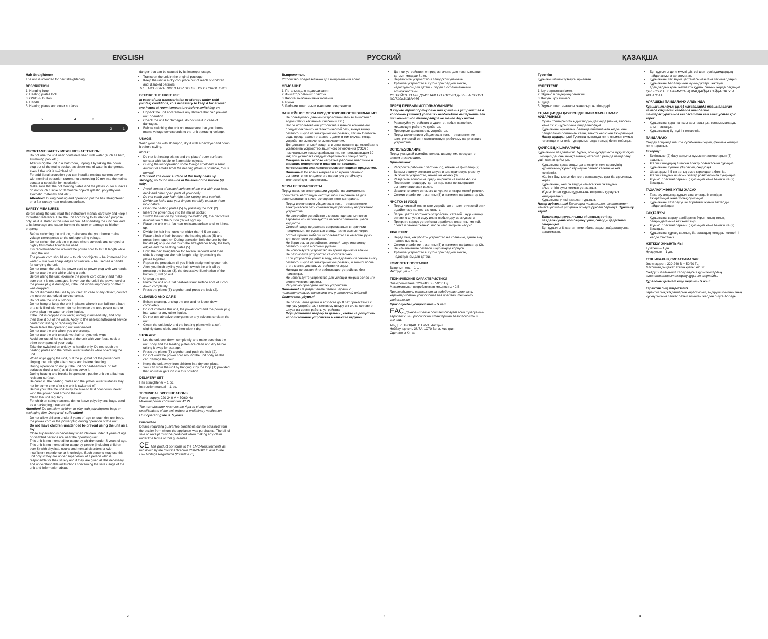ENGLISH
Hair Straightener
The unit is intended for hair straightening.
DESCRIPTION
1. Hanging loop
2. Heating plates lock
3. ON/OFF button
4. Handle
5. Heating plates and outer surfaces
5
4
3
2
1
IMPORTANT SAFETY MEASURES ATTENTION!
Do not use the unit near containers filled with water (such as bath, swimming pool etc.).
After using the unit in a bathroom, unplug it by taking the power plug out of the mains socket, as closeness of water is dangerous, even if the unit is switched off.
For additional protection you can install a residual current device with nominal operation current not exceeding 30 mA into the mains; contact a specialist for installation.
Make sure that the hot heating plates and the plates' outer surfaces do not touch fusible or flammable objects (plastic, polyethylene, synthetic materials and etc.).
Attention! During heating and operation put the hair straightener on a flat steady heat-resistant surface.
SAFETY MEASURES
Before using the unit, read this instruction manual carefully and keep it for further reference. Use the unit according to its intended purpose only, as it is stated in this user manual. Mishandling the unit can lead to its breakage and cause harm to the user or damage to his/her property.
Before switching the unit on, make sure that your home mains voltage corresponds to the unit operating voltage.
Do not switch the unit on in places where aerosols are sprayed or highly flammable liquids are used.
It is recommended to unwind the power cord to its full length while using the unit.
The power cord should not: – touch hot objects, – be immersed into water, – run over sharp edges of furniture, – be used as a handle for carrying the unit.
Do not touch the unit, the power cord or power plug with wet hands.
Do not use the unit while taking a bath.
Before using the unit, examine the power cord closely and make sure that it is not damaged. Never use the unit if the power cord or the power plug is damaged, if the unit works improperly or after it was dropped.
Do not dismantle the unit by yourself. In case of any defect, contact the nearest authorized service center.
Do not use the unit outdoors.
Do not hang or keep the unit in places where it can fall into a bath or a sink filled with water; do not immerse the unit, power cord or power plug into water or other liquids.
If the unit is dropped into water, unplug it immediately, and only then take it out of the water. Apply to the nearest authorized service center for testing or repairing the unit.
Never leave the operating unit unattended.
Do not use the unit when you are drowsy.
Do not use the unit to style wet hair or synthetic wigs.
Avoid contact of hot surfaces of the unit with your face, neck or other open parts of your body.
Take the switched on unit by its handle only. Do not touch the heating plates and the plates' outer surfaces while operating the unit.
When unplugging the unit, pull the plug but not the power cord.
Unplug the unit right after usage and before cleaning.
During operation do not put the unit on heat-sensitive or soft surfaces (bed or sofa) and do not cover it.
During heating and breaks in operation, put the unit on a flat heat-resistant surface.
Be careful! The heating plates and the plates' outer surfaces stay hot for some time after the unit is switched off.
Before you take the unit away, be sure to let it cool down, never wind the power cord around the unit.
Clean the unit regularly.
For children safety reasons, do not leave polyethylene bags, used as a packaging, unattended.
Attention! Do not allow children to play with polyethylene bags or packaging film. Danger of suffocation!
Do not allow children under 8 years of age to touch the unit body, the power cord or the power plug during operation of the unit.
Do not leave children unattended to prevent using the unit as a toy.
Close supervision is necessary when children under 8 years of age or disabled persons are near the operating unit.
This unit is not intended for usage by children under 8 years of age.
This unit is not intended for usage by people (including children over 8) with physical, neural and mental disorders or with insufficient experience or knowledge. Such persons may use this unit only if they are under supervision of a person who is responsible for their safety and if they are given all the necessary and understandable instructions concerning the safe usage of the unit and information about
danger that can be caused by its improper usage.
Transport the unit in the original package.
Keep the unit in a dry cool place out of reach of children and disabled persons.
THE UNIT IS INTENDED FOR HOUSEHOLD USAGE ONLY
BEFORE THE FIRST USE
In case of unit transportation or storage under cold (winter) conditions, it is necessary to keep it for at least two hours at room temperature before switching on.
Unpack the unit and remove any stickers that can prevent unit operation.
Check the unit for damages, do not use it in case of damages.
Before switching the unit on, make sure that your home mains voltage corresponds to the unit operating voltage.
USAGE
Wash your hair with shampoo, dry it with a hairdryer and comb it before styling.
Notes:
Do not let heating plates and the plates' outer surfaces contact with fusible or flammable objects.
During the first operation some foreign smell and a small amount of smoke from the heating plates is possible, this is normal.
Attention! The outer surface of the body heats up strongly, so touch the unit in the area of the handle (4) only.
Avoid contact of heated surfaces of the unit with your face, neck and other open parts of your body.
Do not comb your hair right after styling, let it cool off. Divide the locks with your fingers carefully to make them look natural.
Open the heating plates (5) by pressing the lock (2).
Insert the power plug into the mains socket.
Switch the unit on by pressing the button (3), the decorative illumination of the button (3) will light up.
Place the unit on a flat heat-resistant surface and let it heat up.
Divide the hair into locks not wider than 4-5 cm each.
Place a lock of hair between the heating plates (5) and press them together. During operation hold the unit by the handle (4) only, do not touch the straightener body, the body edges and the heating plates (5).
Hold the hair straightener for several seconds and then slide it throughout the hair length, slightly pressing the plates together.
Repeat the procedure till you finish straightening your hair.
After you finish styling your hair, switch the unit off by pressing the button (3), the decorative illumination of the button (3) will go out.
Unplug the unit.
Place the unit on a flat heat-resistant surface and let it cool down completely.
Press the plates (5) together and press the lock (2).
CLEANING AND CARE
Before cleaning, unplug the unit and let it cool down completely.
Do not immerse the unit, the power cord and the power plug into water or any other liquids.
Do not use abrasive detergents or any solvents to clean the unit.
Clean the unit body and the heating plates with a soft slightly damp cloth, and then wipe it dry.
STORAGE
Let the unit cool down completely and make sure that the unit body and the heating plates are clean and dry before taking it away for storage.
Press the plates (5) together and push the lock (2).
Do not wind the power cord around the unit body as this can damage the cord.
Keep the unit away from children in a dry cool place.
You can store the unit by hanging it by the loop (1) provided that no water gets on it in this position.
DELIVERY SET
Hair straightener – 1 pc.
Instruction manual – 1 pc.
TECHNICAL SPECIFICATIONS
Power supply: 220-240 V ~ 50/60 Hz
Maximal power consumption: 42 W
The manufacturer reserves the right to change the specifications of the unit without a preliminary notification.
Unit operating life is 5 years
Guarantee
Details regarding guarantee conditions can be obtained from the dealer from whom the appliance was purchased. The bill of sale or receipt must be produced when making any claim under the terms of this guarantee.
CE This product conforms to the EMC-Requirements as laid down by the Council Directive 2004/108/EC and to the Low Voltage Regulation (2006/95/EC)
2
РУССКИЙ
Выпрямитель
Устройство предназначено для выпрямления волос.
ОПИСАНИЕ
1. Петелька для подвешивания
2. Фиксатор рабочих пластин
3. Кнопка включения/выключения
4. Ручка
5. Рабочие пластины и внешние поверхности
ВАЖНЕЙШИЕ МЕРЫ ПРЕДОСТОРОЖНОСТИ ВНИМАНИЕ!
Не пользуйтесь данным устройством вблизи ёмкостей с водой (таких как ванна, бассейн и т.п.).
После использования устройства в ванной комнате его следует отключить от электрической сети, вынув вилку сетевого шнура из электрической розетки, так как близость воды представляет опасность даже в том случае, когда устройство выключено выключателем.
Для дополнительной защиты в цепи питания целесообразно установить устройство защитного отключения (УЗО) с номинальным током срабатывания, не превышающим 30 мА; при установке следует обратиться к специалисту.
Следите за тем, чтобы нагретые рабочие пластины и внешние поверхности пластин не касались легкоплавких или легковоспламеняющихся предметов.
Внимание! Во время нагрева и во время работы с выпрямителем кладите его на ровную устойчивую теплостойкую поверхность.
МЕРЫ БЕЗОПАСНОСТИ
Перед началом эксплуатации устройства внимательно прочитайте настоящую инструкцию и сохраните её для использования в качестве справочного материала.
Перед включением убедитесь в том, что напряжение электрической сети соответствует рабочему напряжению устройства.
Не включайте устройство в местах, где распыляются аэрозоли или используются легковоспламеняющиеся жидкости.
Сетевой шнур не должен: соприкасаться с горячими предметами, погружаться в воду, протягиваться через острые кромки мебели, использоваться в качестве ручки для переноски устройства.
Не беритесь за устройство, сетевой шнур или вилку сетевого шнура мокрыми руками.
Не используйте устройство во время принятия ванны.
Не разбирайте устройство самостоятельно.
Если устройство упало в воду, немедленно извлеките вилку сетевого шнура из электрической розетки, и только после этого можно достать устройство из воды.
Никогда не оставляйте работающее устройство без присмотра.
Не используйте устройство для укладки мокрых волос или синтетических париков.
Регулярно проводите чистку устройства.
Внимание! Не разрешайте детям играть с полиэтиленовыми пакетами или упаковочной плёнкой. Опасность удушья!
Не разрешайте детям в возрасте до 8 лет прикасаться к корпусу устройства, к сетевому шнуру и к вилке сетевого шнура во время работы устройства.
Осуществляйте надзор за детьми, чтобы не допустить использования устройства в качестве игрушки.
Данное устройство не предназначено для использования детьми младше 8 лет.
Перевозите устройство в заводской упаковке.
Храните устройство в сухом прохладном месте, недоступном для детей и людей с ограниченными возможностями.
УСТРОЙСТВО ПРЕДНАЗНАЧЕНО ТОЛЬКО ДЛЯ БЫТОВОГО ИСПОЛЬЗОВАНИЯ
ПЕРЕД ПЕРВЫМ ИСПОЛЬЗОВАНИЕМ
В случае транспортировки или хранения устройства в холодных (зимних) условиях необходимо выдержать его при комнатной температуре не менее двух часов.
Распакуйте устройство и удалите любые наклейки, мешающие работе устройства.
Проверьте целостность устройства.
Перед включением убедитесь в том, что напряжение электрической сети соответствует рабочему напряжению устройства.
ИСПОЛЬЗОВАНИЕ
Перед укладкой вымойте волосы шампунем, просушите феном и расчешите.
Примечания:
Раскройте рабочие пластины (5), нажав на фиксатор (2).
Вставьте вилку сетевого шнура в электрическую розетку.
Включите устройство, нажав на кнопку (3).
Разделите волосы на пряди шириной не более 4-5 см.
Повторите процедуру до тех пор, пока не завершите выпрямление всех волос.
Извлеките вилку сетевого шнура из электрической розетки.
Сожмите рабочие пластины (5) и нажмите на фиксатор (2).
ЧИСТКА И УХОД
Перед чисткой отключите устройство от электрической сети и дайте ему полностью остыть.
Запрещается погружать устройство, сетевой шнур и вилку сетевого шнура в воду или в любые другие жидкости.
Протрите корпус устройства и рабочие пластины мягкой, слегка влажной тканью, после чего вытрите насухо.
ХРАНЕНИЕ
Перед тем, как убрать устройство на хранение, дайте ему полностью остыть.
Сожмите рабочие пластины (5) и нажмите на фиксатор (2).
Не наматывайте сетевой шнур вокруг корпуса.
Храните устройство в сухом прохладном месте, недоступном для детей.
КОМПЛЕКТ ПОСТАВКИ
Выпрямитель – 1 шт.
Инструкция – 1 шт.
ТЕХНИЧЕСКИЕ ХАРАКТЕРИСТИКИ
Электропитание: 220-240 В ~ 50/60 Гц
Максимальная потребляемая мощность: 42 Вт
Производитель оставляет за собой право изменять характеристики устройства без предварительного уведомления.
Срок службы устройства – 5 лет
ЕАС Данное изделие соответствует всем требуемым европейским и российским стандартам безопасности и гигиены.
АН-ДЕР ПРОДАКТС ГмбХ, Австрия
Нойбаугюртель 38/7А, 1070 Вена, Австрия
Сделано в Китае
3
ҚАЗАҚША
Түзеткіш
Құрылғы шашты түзетуге арналған.
СУРЕТТЕМЕ
1. Ілуге арналған ілмек
2. Жұмыс тілімдерінің бекіткіші
3. Қосу/өшіру түймесі
4. Тұтқа
5. Жұмыс пластиналары және сыртқы тілімдері
ЕҢ МАҢЫЗДЫ ҚАУІПСІЗДІК ШАРАЛАРЫ НАЗАР АУДАРЫҢЫЗ!
Сумен толтырылған ыдыстардың қасында (ванна, бассейн және т.с.с.) құрылғыны пайдаланбаңыз.
Құрылғыны жуынатын бөлмеде пайдаланған кезде, оны пайдаланып болғаннан кейін, электр желісінен ажыратыңыз.
Назар аударыңыз! Түзеткіш қызғанда және онымен жұмыс істегенде оны тегіс тұрақты ыстыққа төзімді бетке қойыңыз.
ҚАУІПСІЗДІК ШАРАЛАРЫ
Құрылғыны пайдаланбас бұрын, осы нұсқаулықты мұқият оқып шығыңыз да, оны анықтамалық материал ретінде пайдалану үшін сақтап қойыңыз.
Құрылғыны қосар алдында электрлік желі кернеуінің құрылғының жұмыс кернеуіне сәйкес келетініне көз жеткізіңіз.
Желілік бау: ыстық беттерге жанаспауы, суға батырылмауы керек.
Құрылғыны, желілік бауды немесе желілік баудың айыртетігін сулы қолмен ұстамаңыз.
Жұмыс істеп тұрған құрылғыны ешқашан қараусыз қалдырмаңыз.
Құрылғыны үнемі тазалап тұрыңыз.
Назар аударыңыз! Балаларға полиэтилен пакеттермен немесе қаптама үлдірмен ойнауға рұқсат бермеңіз. Тұншығу қаупі!
Балалардың құрылғыны ойыншық ретінде пайдалануына жол бермеу үшін, оларды қадағалап отырыңыз.
Бұл құрылғы 8 жастан төмен балалардың пайдалануына арналмаған.
Бұл құрылғы дене мүмкіндіктері шектеулі адамдардың пайдалануына арналмаған.
Құрылғыны тек зауыт қаптамасымен ғана тасымалдаңыз.
Құрылғыны балалар мен мүмкіндіктері шектеулі адамдардың қолы жетпейтін құрғақ салқын жерде сақтаңыз.
ҚҰРЫЛҒЫ ТЕК ТҰРМЫСТЫҚ ЖАҒДАЙДА ПАЙДАЛАНУҒА АРНАЛҒАН
АЛҒАШҚЫ ПАЙДАЛАНУ АЛДЫНДА
Құрылғыны суық (қыс) жағдайларда тасымалдаған немесе сақтаған жағдайда оны бөлме температурасында екі сағаттан кем емес ұстап қою керек.
Құрылғыны қораптан шығарып алыңыз, жапсырмаларды алып тастаңыз.
Құрылғының бүтіндігін тексеріңіз.
ПАЙДАЛАНУ
Сәндеу алдында шашты сусабынмен жуып, фенмен кептіріп және тараңыз.
Ескерту:
Бекіткішке (2) басу арқылы жұмыс пластиналарын (5) ашыңыз.
Желілік шнурдың ашасын электр розеткасына сұғыңыз.
Құрылғыны түймені (3) басып, сөндіріңіз.
Шаштарды 4-5 см артық емес таралдарға бөліңіз.
Желілік баудың ашасын электр розеткасынан суырыңыз.
Жұмыс пластиналарын (5) қысыңыз және бекіткішке (2) басыңыз.
ТАЗАЛАУ ЖӘНЕ КҮТІМ ЖАСАУ
Тазалау алдында құрылғыны электрлік желіден ажыратыңыз және толық суытыңыз.
Құрылғыны тазалау үшін абразивті жуғыш заттарды пайдаланбаңыз.
САҚТАЛУЫ
Құрылғыны сақтауға жібермес бұрын оның толық салқындағанына көз жеткізіңіз.
Жұмыс пластиналарын (5) қысыңыз және бекіткішке (2) басыңыз.
Құрылғыны құрғақ, салқын, балалардың қолдары жетпейтін жерде сақтаңыз.
ЖЕТКІЗУ ЖИЫНТЫҒЫ
Түзеткіш – 1 дн.
Нұсқаулық – 1 дн.
ТЕХНИКАЛЫҚ СИПАТТАМАЛАР
Электрқорегі: 220-240 В ~ 50/60 Гц
Максималды қажет ететін қуаты: 42 Вт
Өндіруші алдын-ала хабарлаусыз құрылғылардың сипаттамаларын өзгерту құқығын сақтайды.
Құралдың қызмет ету мерзімі – 5 жыл
Гарантиялық міндеттілігі
Гарантиялық жағдайларын қарастырып, өндіруші компанияның нұсқаулығына сәйкес сатып алынған жерден білуге болады.
4